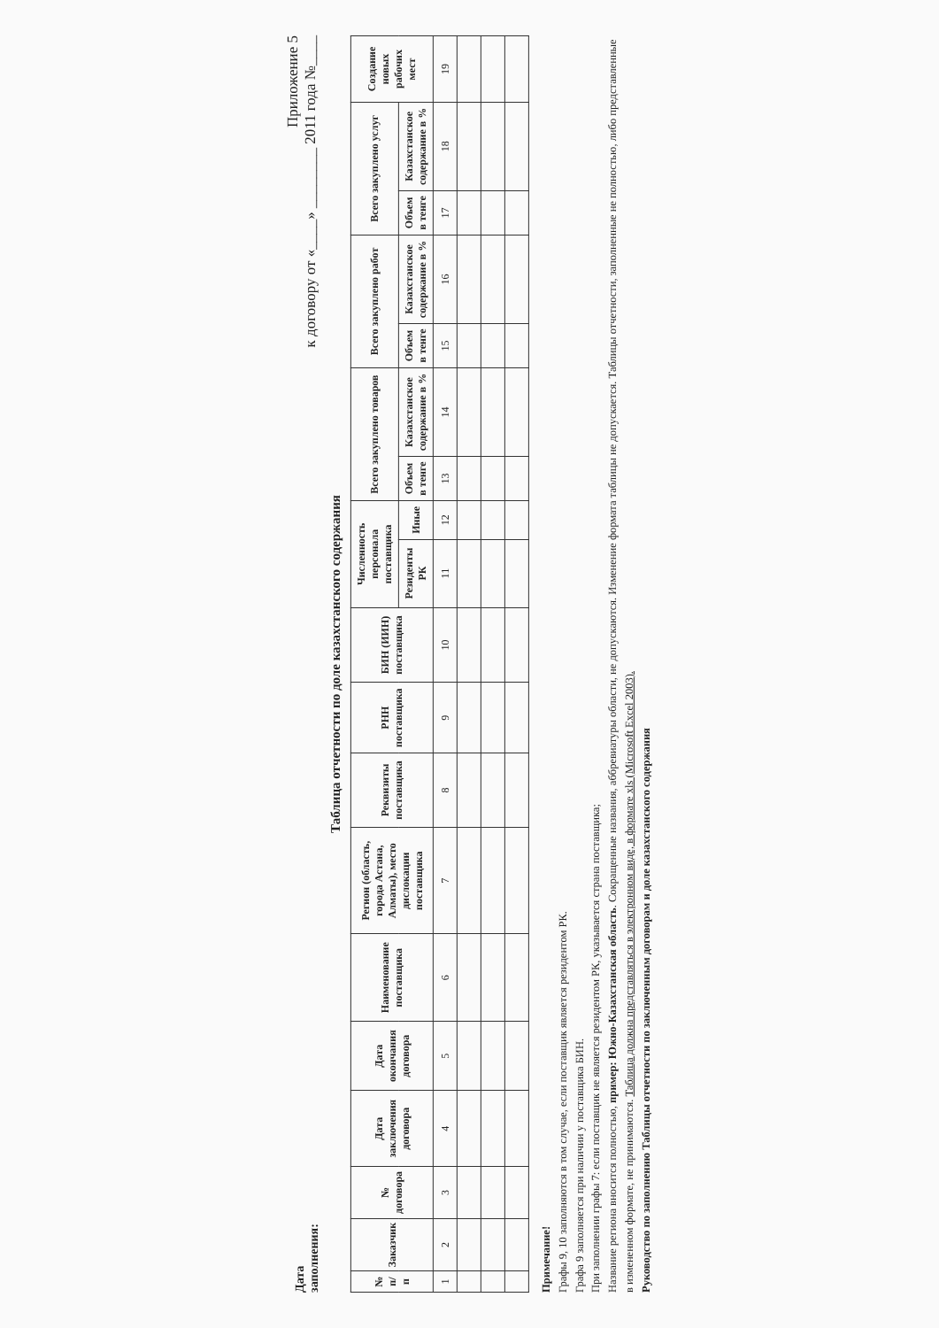Приложение 5
к договору от «____» ________ 2011 года №____
Дата
заполнения:
Таблица отчетности по доле казахстанского содержания
| № п/п | Заказчик | № договора | Дата заключения договора | Дата окончания договора | Наименование поставщика | Регион (область, города Астана, Алматы), место дислокации поставщика | Реквизиты поставщика | РНН поставщика | БИН (ИИН) поставщика | Численность персонала поставщика | | Всего закуплено товаров | | Всего закуплено работ | | Всего закуплено услуг | | Создание новых рабочих мест |
| --- | --- | --- | --- | --- | --- | --- | --- | --- | --- | --- | --- | --- | --- | --- | --- | --- | --- | --- |
| | | | | | | | | | | Резиденты РК | Иные | Объем в тенге | Казахстанское содержание в % | Объем в тенге | Казахстанское содержание в % | Объем в тенге | Казахстанское содержание в % | |
| 1 | 2 | 3 | 4 | 5 | 6 | 7 | 8 | 9 | 10 | 11 | 12 | 13 | 14 | 15 | 16 | 17 | 18 | 19 |
Примечание!
Графы 9, 10 заполняются в том случае, если поставщик является резидентом РК.
Графа 9 заполняется при наличии у поставщика БИН.
При заполнении графы 7: если поставщик не является резидентом РК, указывается страна поставщика;
Название региона вносится полностью, пример: Южно-Казахстанская область. Сокращенные названия, аббревиатуры области, не допускаются. Изменение формата таблицы не допускается. Таблицы отчетности, заполненные не полностью, либо представленные в измененном формате, не принимаются. Таблица должна представляться в электронном виде, в формате xls (Microsoft Excel 2003).
Руководство по заполнению Таблицы отчетности по заключенным договорам и доле казахстанского содержания